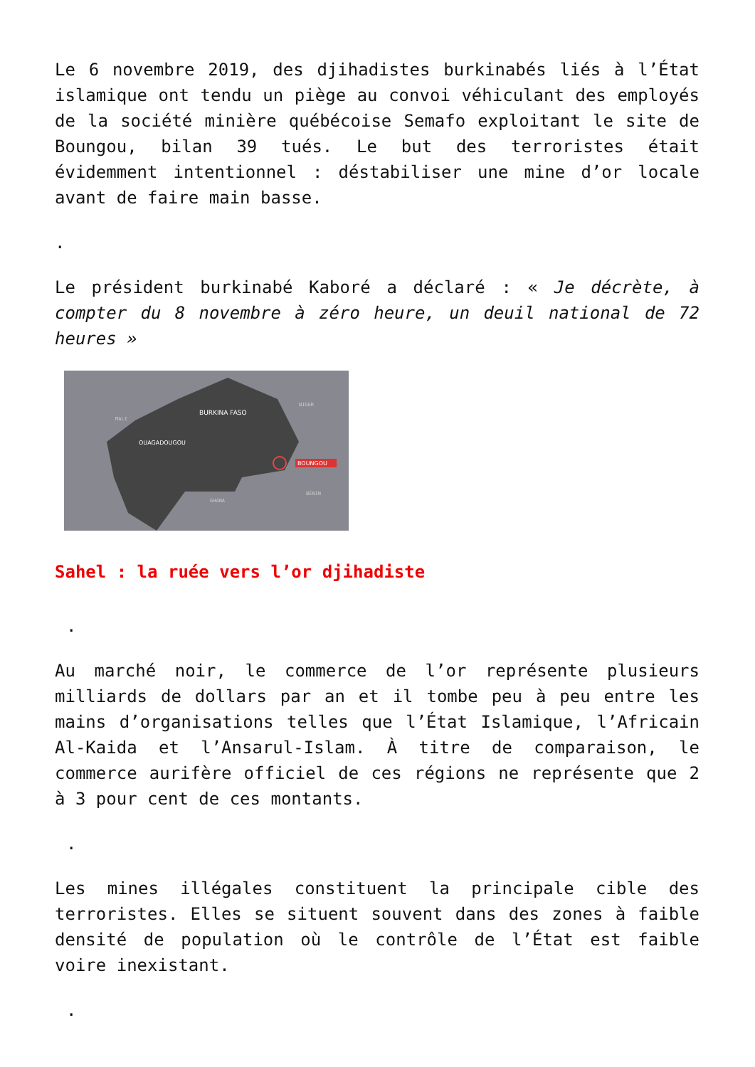Le 6 novembre 2019, des djihadistes burkinabés liés à l’État islamique ont tendu un piège au convoi véhiculant des employés de la société minière québécoise Semafo exploitant le site de Boungou, bilan 39 tués. Le but des terroristes était évidemment intentionnel : déstabiliser une mine d’or locale avant de faire main basse.
.
Le président burkinabé Kaboré a déclaré : « Je décrète, à compter du 8 novembre à zéro heure, un deuil national de 72 heures »
BURKINA FASO
OUAGADOUGOU
BOUNGOU
MALI
NIGER
GHANA
BÉNIN
Sahel : la ruée vers l’or djihadiste
.
Au marché noir, le commerce de l’or représente plusieurs milliards de dollars par an et il tombe peu à peu entre les mains d’organisations telles que l’État Islamique, l’Africain Al-Kaida et l’Ansarul-Islam. À titre de comparaison, le commerce aurifère officiel de ces régions ne représente que 2 à 3 pour cent de ces montants.
.
Les mines illégales constituent la principale cible des terroristes. Elles se situent souvent dans des zones à faible densité de population où le contrôle de l’État est faible voire inexistant.
.